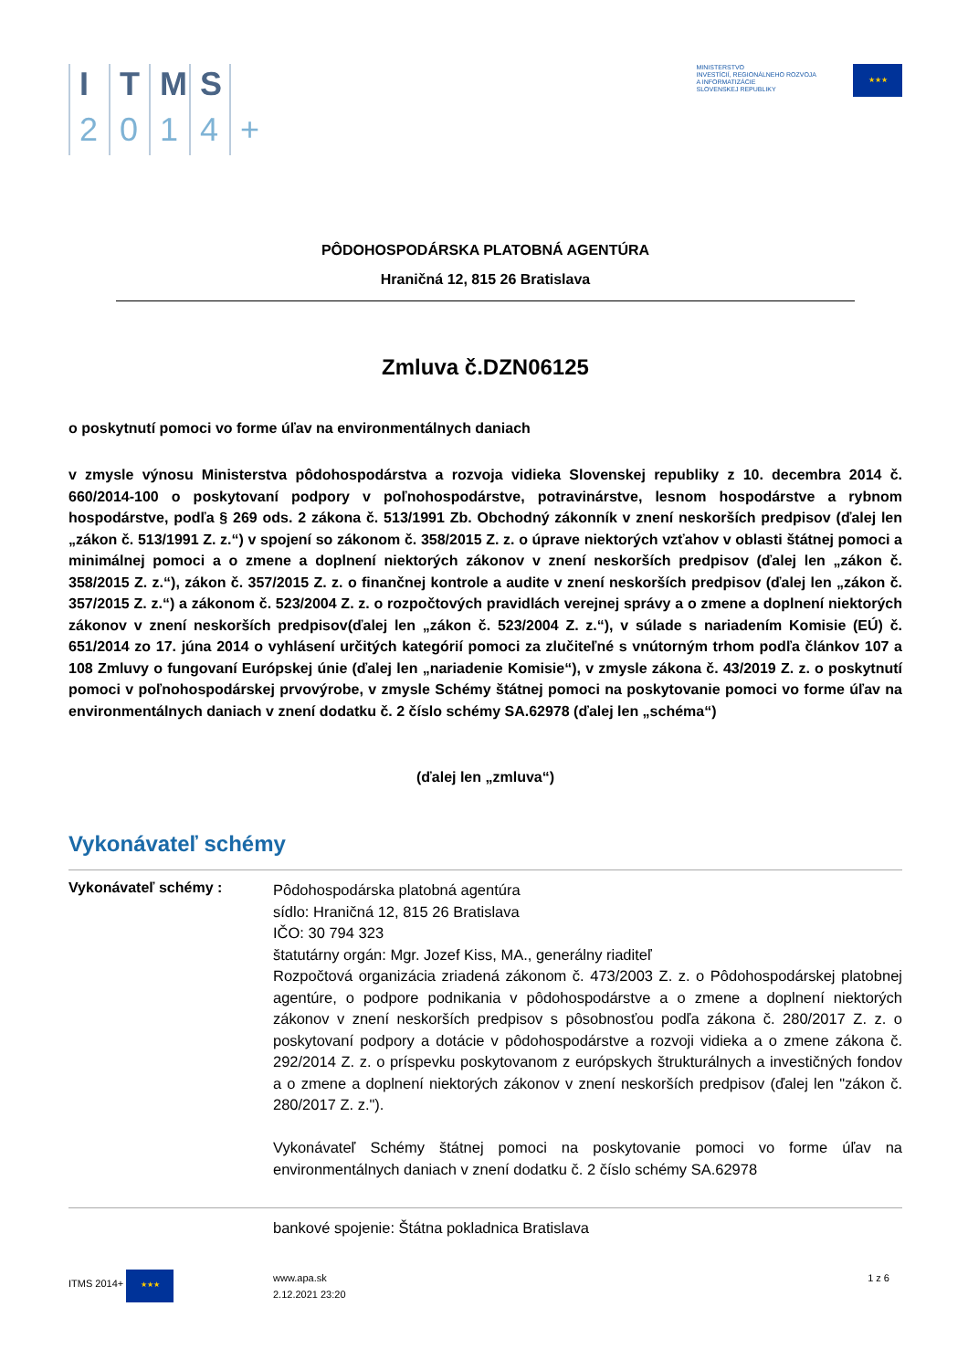ITMS 2014 +
MINISTERSTVO
INVESTÍCIÍ, REGIONÁLNEHO ROZVOJA
A INFORMATIZÁCIE
SLOVENSKEJ REPUBLIKY
★★★
PÔDOHOSPODÁRSKA PLATOBNÁ AGENTÚRA
Hraničná 12, 815 26 Bratislava
Zmluva č.DZN06125
o poskytnutí pomoci vo forme úľav na environmentálnych daniach
v zmysle výnosu Ministerstva pôdohospodárstva a rozvoja vidieka Slovenskej republiky z 10. decembra 2014 č. 660/2014-100 o poskytovaní podpory v poľnohospodárstve, potravinárstve, lesnom hospodárstve a rybnom hospodárstve, podľa § 269 ods. 2 zákona č. 513/1991 Zb. Obchodný zákonník v znení neskorších predpisov (ďalej len „zákon č. 513/1991 Z. z.“) v spojení so zákonom č. 358/2015 Z. z. o úprave niektorých vzťahov v oblasti štátnej pomoci a minimálnej pomoci a o zmene a doplnení niektorých zákonov v znení neskorších predpisov (ďalej len „zákon č. 358/2015 Z. z.“), zákon č. 357/2015 Z. z. o finančnej kontrole a audite v znení neskorších predpisov (ďalej len „zákon č. 357/2015 Z. z.“) a zákonom č. 523/2004 Z. z. o rozpočtových pravidlách verejnej správy a o zmene a doplnení niektorých zákonov v znení neskorších predpisov(ďalej len „zákon č. 523/2004 Z. z.“), v súlade s nariadením Komisie (EÚ) č. 651/2014 zo 17. júna 2014 o vyhlásení určitých kategórií pomoci za zlučiteľné s vnútorným trhom podľa článkov 107 a 108 Zmluvy o fungovaní Európskej únie (ďalej len „nariadenie Komisie“), v zmysle zákona č. 43/2019 Z. z. o poskytnutí pomoci v poľnohospodárskej prvovýrobe, v zmysle Schémy štátnej pomoci na poskytovanie pomoci vo forme úľav na environmentálnych daniach v znení dodatku č. 2 číslo schémy SA.62978 (ďalej len „schéma“)
(ďalej len „zmluva“)
Vykonávateľ schémy
Vykonávateľ schémy :
Pôdohospodárska platobná agentúra
sídlo: Hraničná 12, 815 26 Bratislava
IČO: 30 794 323
štatutárny orgán: Mgr. Jozef Kiss, MA., generálny riaditeľ
Rozpočtová organizácia zriadená zákonom č. 473/2003 Z. z. o Pôdohospodárskej platobnej agentúre, o podpore podnikania v pôdohospodárstve a o zmene a doplnení niektorých zákonov v znení neskorších predpisov s pôsobnosťou podľa zákona č. 280/2017 Z. z. o poskytovaní podpory a dotácie v pôdohospodárstve a rozvoji vidieka a o zmene zákona č. 292/2014 Z. z. o príspevku poskytovanom z európskych štrukturálnych a investičných fondov a o zmene a doplnení niektorých zákonov v znení neskorších predpisov (ďalej len "zákon č. 280/2017 Z. z.").
Vykonávateľ Schémy štátnej pomoci na poskytovanie pomoci vo forme úľav na environmentálnych daniach v znení dodatku č. 2 číslo schémy SA.62978
bankové spojenie: Štátna pokladnica Bratislava
ITMS 2014+ ★★★
www.apa.sk
2.12.2021 23:20
1 z 6